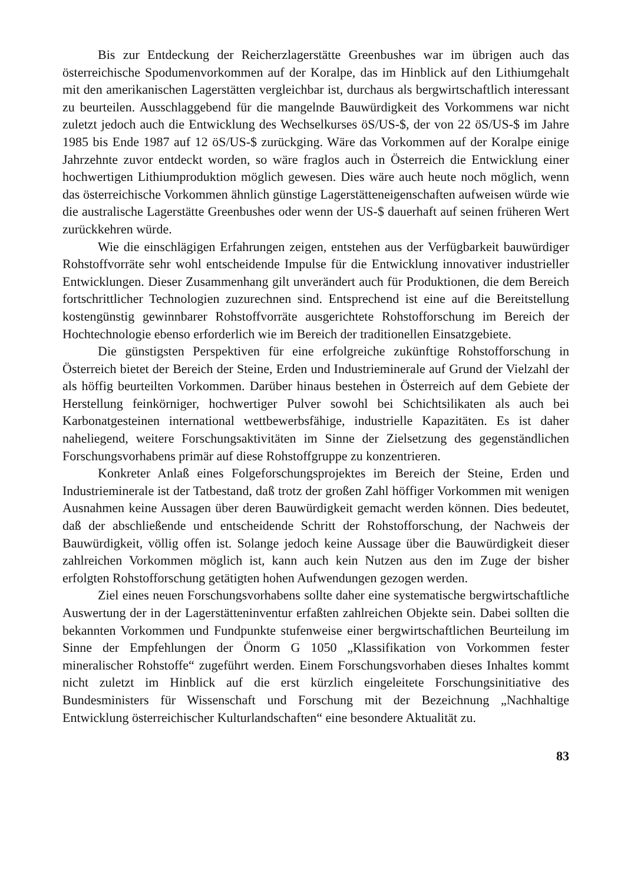Bis zur Entdeckung der Reicherzlagerstätte Greenbushes war im übrigen auch das österreichische Spodumenvorkommen auf der Koralpe, das im Hinblick auf den Lithiumgehalt mit den amerikanischen Lagerstätten vergleichbar ist, durchaus als bergwirtschaftlich interessant zu beurteilen. Ausschlaggebend für die mangelnde Bauwürdigkeit des Vorkommens war nicht zuletzt jedoch auch die Entwicklung des Wechselkurses öS/US-$, der von 22 öS/US-$ im Jahre 1985 bis Ende 1987 auf 12 öS/US-$ zurückging. Wäre das Vorkommen auf der Koralpe einige Jahrzehnte zuvor entdeckt worden, so wäre fraglos auch in Österreich die Entwicklung einer hochwertigen Lithiumproduktion möglich gewesen. Dies wäre auch heute noch möglich, wenn das österreichische Vorkommen ähnlich günstige Lagerstätteneigenschaften aufweisen würde wie die australische Lagerstätte Greenbushes oder wenn der US-$ dauerhaft auf seinen früheren Wert zurückkehren würde.
Wie die einschlägigen Erfahrungen zeigen, entstehen aus der Verfügbarkeit bauwürdiger Rohstoffvorräte sehr wohl entscheidende Impulse für die Entwicklung innovativer industrieller Entwicklungen. Dieser Zusammenhang gilt unverändert auch für Produktionen, die dem Bereich fortschrittlicher Technologien zuzurechnen sind. Entsprechend ist eine auf die Bereitstellung kostengünstig gewinnbarer Rohstoffvorräte ausgerichtete Rohstofforschung im Bereich der Hochtechnologie ebenso erforderlich wie im Bereich der traditionellen Einsatzgebiete.
Die günstigsten Perspektiven für eine erfolgreiche zukünftige Rohstofforschung in Österreich bietet der Bereich der Steine, Erden und Industrieminerale auf Grund der Vielzahl der als höffig beurteilten Vorkommen. Darüber hinaus bestehen in Österreich auf dem Gebiete der Herstellung feinkörniger, hochwertiger Pulver sowohl bei Schichtsilikaten als auch bei Karbonatgesteinen international wettbewerbsfähige, industrielle Kapazitäten. Es ist daher naheliegend, weitere Forschungsaktivitäten im Sinne der Zielsetzung des gegenständlichen Forschungsvorhabens primär auf diese Rohstoffgruppe zu konzentrieren.
Konkreter Anlaß eines Folgeforschungsprojektes im Bereich der Steine, Erden und Industrieminerale ist der Tatbestand, daß trotz der großen Zahl höffiger Vorkommen mit wenigen Ausnahmen keine Aussagen über deren Bauwürdigkeit gemacht werden können. Dies bedeutet, daß der abschließende und entscheidende Schritt der Rohstofforschung, der Nachweis der Bauwürdigkeit, völlig offen ist. Solange jedoch keine Aussage über die Bauwürdigkeit dieser zahlreichen Vorkommen möglich ist, kann auch kein Nutzen aus den im Zuge der bisher erfolgten Rohstofforschung getätigten hohen Aufwendungen gezogen werden.
Ziel eines neuen Forschungsvorhabens sollte daher eine systematische bergwirtschaftliche Auswertung der in der Lagerstätteninventur erfaßten zahlreichen Objekte sein. Dabei sollten die bekannten Vorkommen und Fundpunkte stufenweise einer bergwirtschaftlichen Beurteilung im Sinne der Empfehlungen der Önorm G 1050 „Klassifikation von Vorkommen fester mineralischer Rohstoffe“ zugeführt werden. Einem Forschungsvorhaben dieses Inhaltes kommt nicht zuletzt im Hinblick auf die erst kürzlich eingeleitete Forschungsinitiative des Bundesministers für Wissenschaft und Forschung mit der Bezeichnung „Nachhaltige Entwicklung österreichischer Kulturlandschaften“ eine besondere Aktualität zu.
83